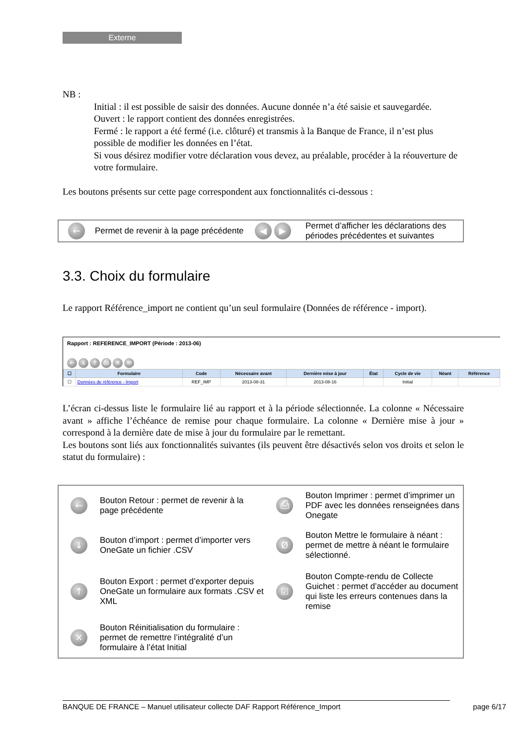Externe
NB :
Initial : il est possible de saisir des données. Aucune donnée n’a été saisie et sauvegardée.
Ouvert : le rapport contient des données enregistrées.
Fermé : le rapport a été fermé (i.e. clôturé) et transmis à la Banque de France, il n’est plus possible de modifier les données en l’état.
Si vous désirez modifier votre déclaration vous devez, au préalable, procéder à la réouverture de votre formulaire.
Les boutons présents sur cette page correspondent aux fonctionnalités ci-dessous :
| ← | Permet de revenir à la page précédente | ◀ ▶ | Permet d’afficher les déclarations des périodes précédentes et suivantes |
3.3. Choix du formulaire
Le rapport Référence_import ne contient qu’un seul formulaire (Données de référence - import).
Rapport : REFERENCE_IMPORT (Période : 2013-06)
← ↓ ↑ ⎙ ✕ ✉
| ☐ | Formulaire | Code | Nécessaire avant | Dernière mise à jour | État | Cycle de vie | Néant | Référence |
| --- | --- | --- | --- | --- | --- | --- | --- | --- |
| ☐ | Données de référence - Import | REF_IMP | 2013-08-31 | 2013-08-16 | | Initial | | |
L’écran ci-dessus liste le formulaire lié au rapport et à la période sélectionnée. La colonne « Nécessaire avant » affiche l’échéance de remise pour chaque formulaire. La colonne « Dernière mise à jour » correspond à la dernière date de mise à jour du formulaire par le remettant.
Les boutons sont liés aux fonctionnalités suivantes (ils peuvent être désactivés selon vos droits et selon le statut du formulaire) :
| ← | Bouton Retour : permet de revenir à la page précédente | ⎙ | Bouton Imprimer : permet d’imprimer un PDF avec les données renseignées dans Onegate |
| ↓ | Bouton d’import : permet d’importer vers OneGate un fichier .CSV | Ø | Bouton Mettre le formulaire à néant : permet de mettre à néant le formulaire sélectionné. |
| ↑ | Bouton Export : permet d’exporter depuis OneGate un formulaire aux formats .CSV et XML | ☑ | Bouton Compte-rendu de Collecte Guichet : permet d’accéder au document qui liste les erreurs contenues dans la remise |
| ✕ | Bouton Réinitialisation du formulaire : permet de remettre l’intégralité d’un formulaire à l’état Initial | | |
BANQUE DE FRANCE – Manuel utilisateur collecte DAF Rapport Référence_Import page 6/17